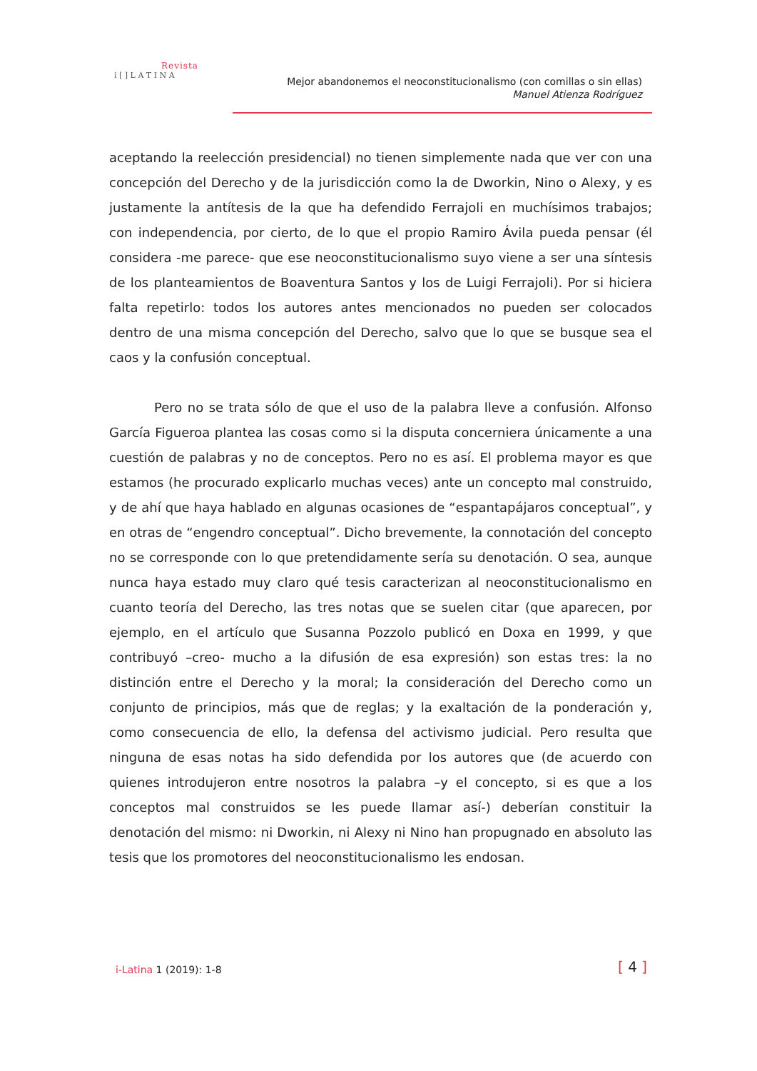Revista
i [ ] L A T I N A
Mejor abandonemos el neoconstitucionalismo (con comillas o sin ellas)
Manuel Atienza Rodríguez
aceptando la reelección presidencial) no tienen simplemente nada que ver con una concepción del Derecho y de la jurisdicción como la de Dworkin, Nino o Alexy, y es justamente la antítesis de la que ha defendido Ferrajoli en muchísimos trabajos; con independencia, por cierto, de lo que el propio Ramiro Ávila pueda pensar (él considera -me parece- que ese neoconstitucionalismo suyo viene a ser una síntesis de los planteamientos de Boaventura Santos y los de Luigi Ferrajoli). Por si hiciera falta repetirlo: todos los autores antes mencionados no pueden ser colocados dentro de una misma concepción del Derecho, salvo que lo que se busque sea el caos y la confusión conceptual.
Pero no se trata sólo de que el uso de la palabra lleve a confusión. Alfonso García Figueroa plantea las cosas como si la disputa concerniera únicamente a una cuestión de palabras y no de conceptos. Pero no es así. El problema mayor es que estamos (he procurado explicarlo muchas veces) ante un concepto mal construido, y de ahí que haya hablado en algunas ocasiones de “espantapájaros conceptual”, y en otras de “engendro conceptual”. Dicho brevemente, la connotación del concepto no se corresponde con lo que pretendidamente sería su denotación. O sea, aunque nunca haya estado muy claro qué tesis caracterizan al neoconstitucionalismo en cuanto teoría del Derecho, las tres notas que se suelen citar (que aparecen, por ejemplo, en el artículo que Susanna Pozzolo publicó en Doxa en 1999, y que contribuyó –creo- mucho a la difusión de esa expresión) son estas tres: la no distinción entre el Derecho y la moral; la consideración del Derecho como un conjunto de principios, más que de reglas; y la exaltación de la ponderación y, como consecuencia de ello, la defensa del activismo judicial. Pero resulta que ninguna de esas notas ha sido defendida por los autores que (de acuerdo con quienes introdujeron entre nosotros la palabra –y el concepto, si es que a los conceptos mal construidos se les puede llamar así-) deberían constituir la denotación del mismo: ni Dworkin, ni Alexy ni Nino han propugnado en absoluto las tesis que los promotores del neoconstitucionalismo les endosan.
i-Latina 1 (2019): 1-8 [ 4 ]